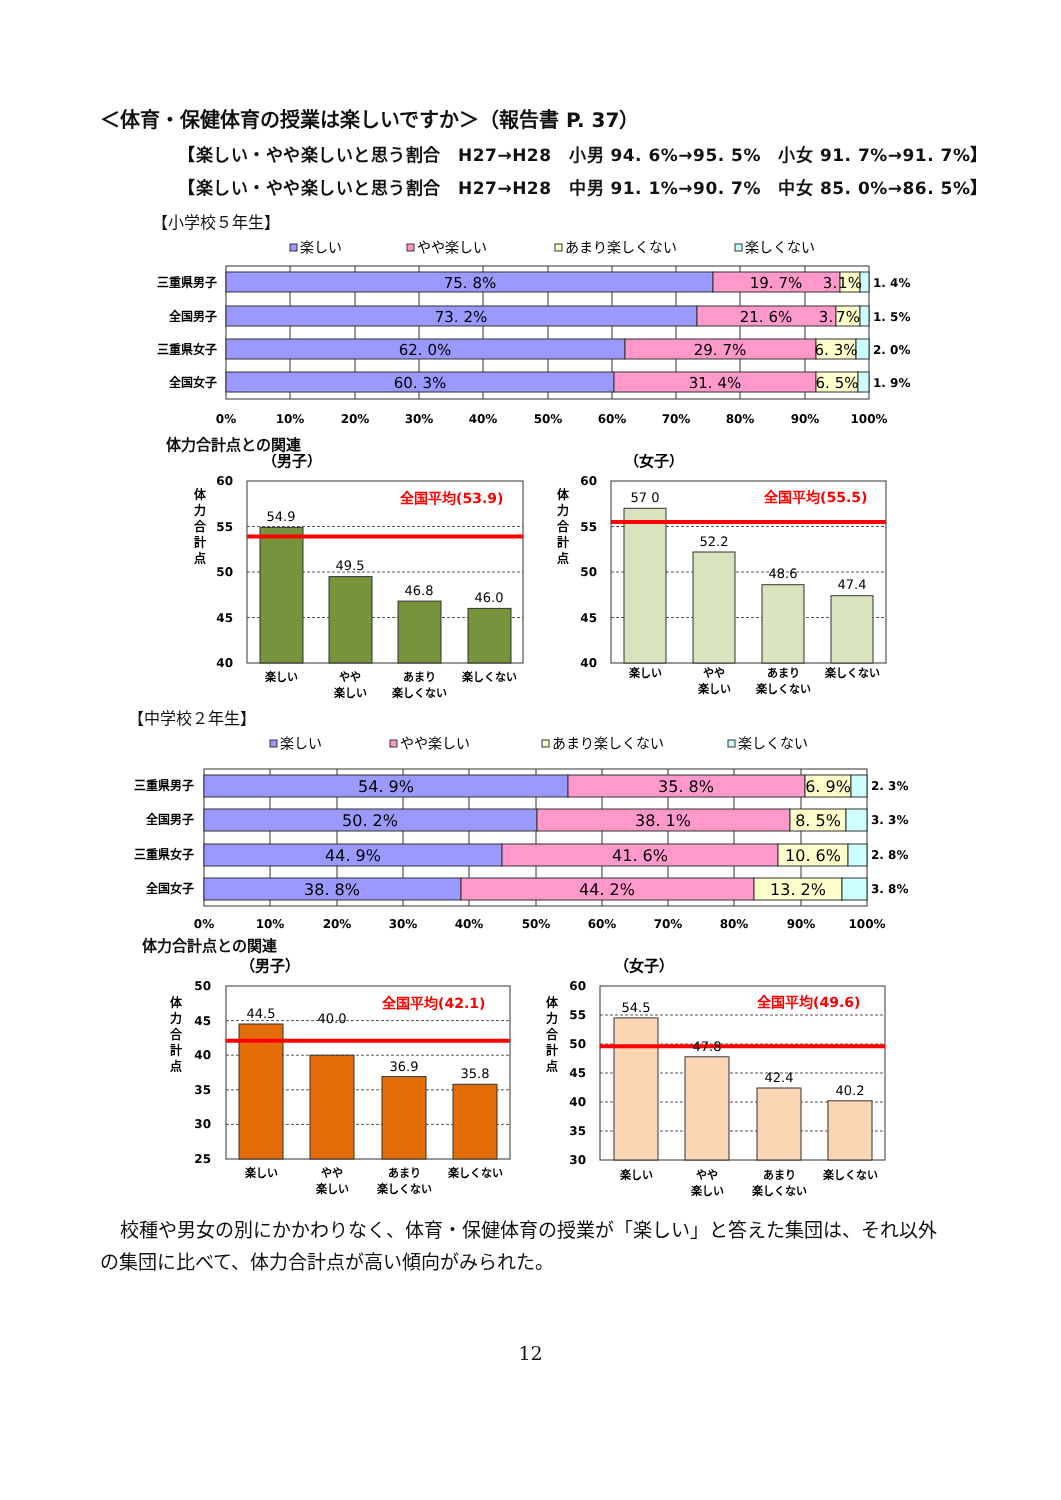＜体育・保健体育の授業は楽しいですか＞（報告書 P. 37）
【楽しい・やや楽しいと思う割合　H27→H28　小男 94. 6%→95. 5%　小女 91. 7%→91. 7%】
【楽しい・やや楽しいと思う割合　H27→H28　中男 91. 1%→90. 7%　中女 85. 0%→86. 5%】
【小学校５年生】
楽しい
やや楽しい
あまり楽しくない
楽しくない
75. 8%
19. 7%
3.
1%
73. 2%
21. 6%
3.
7%
62. 0%
29. 7%
6. 3%
60. 3%
31. 4%
6. 5%
三重県男子
全国男子
三重県女子
全国女子
1. 4%
1. 5%
2. 0%
1. 9%
0%
10%
20%
30%
40%
50%
60%
70%
80%
90%
100%
体力合計点との関連
（男子）
（女子）
体
力
合
計
点
体
力
合
計
点
60
55
50
45
40
60
55
50
45
40
54.9
49.5
46.8
46.0
57 0
52.2
48.6
47.4
全国平均(53.9)
全国平均(55.5)
楽しい
やや
楽しい
あまり
楽しくない
楽しくない
楽しい
やや
楽しい
あまり
楽しくない
楽しくない
【中学校２年生】
楽しい
やや楽しい
あまり楽しくない
楽しくない
54. 9%
35. 8%
6. 9%
50. 2%
38. 1%
8. 5%
44. 9%
41. 6%
10. 6%
38. 8%
44. 2%
13. 2%
三重県男子
全国男子
三重県女子
全国女子
2. 3%
3. 3%
2. 8%
3. 8%
0%
10%
20%
30%
40%
50%
60%
70%
80%
90%
100%
体力合計点との関連
（男子）
（女子）
体
力
合
計
点
体
力
合
計
点
50
45
40
35
30
25
60
55
50
45
40
35
30
44.5
40.0
36.9
35.8
54.5
47.8
42.4
40.2
全国平均(42.1)
全国平均(49.6)
楽しい
やや
楽しい
あまり
楽しくない
楽しくない
楽しい
やや
楽しい
あまり
楽しくない
楽しくない
校種や男女の別にかかわりなく、体育・保健体育の授業が「楽しい」と答えた集団は、それ以外の集団に比べて、体力合計点が高い傾向がみられた。
12